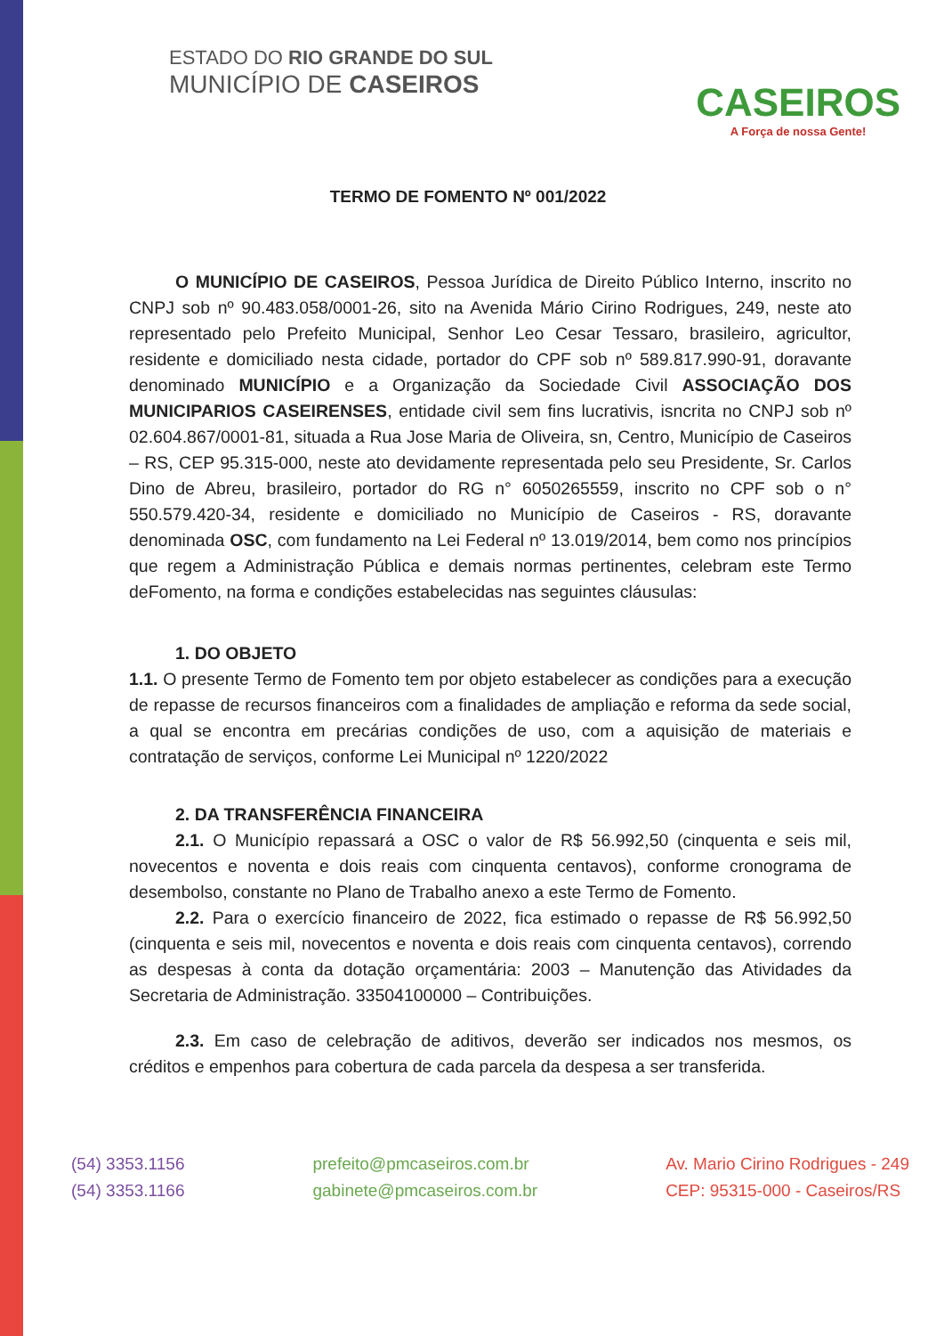ESTADO DO RIO GRANDE DO SUL
MUNICÍPIO DE CASEIROS
CASEIROS
A Força de nossa Gente!
TERMO DE FOMENTO Nº 001/2022
O MUNICÍPIO DE CASEIROS, Pessoa Jurídica de Direito Público Interno, inscrito no CNPJ sob nº 90.483.058/0001-26, sito na Avenida Mário Cirino Rodrigues, 249, neste ato representado pelo Prefeito Municipal, Senhor Leo Cesar Tessaro, brasileiro, agricultor, residente e domiciliado nesta cidade, portador do CPF sob nº 589.817.990-91, doravante denominado MUNICÍPIO e a Organização da Sociedade Civil ASSOCIAÇÃO DOS MUNICIPARIOS CASEIRENSES, entidade civil sem fins lucrativis, isncrita no CNPJ sob nº 02.604.867/0001-81, situada a Rua Jose Maria de Oliveira, sn, Centro, Município de Caseiros – RS, CEP 95.315-000, neste ato devidamente representada pelo seu Presidente, Sr. Carlos Dino de Abreu, brasileiro, portador do RG n° 6050265559, inscrito no CPF sob o n° 550.579.420-34, residente e domiciliado no Município de Caseiros - RS, doravante denominada OSC, com fundamento na Lei Federal nº 13.019/2014, bem como nos princípios que regem a Administração Pública e demais normas pertinentes, celebram este Termo deFomento, na forma e condições estabelecidas nas seguintes cláusulas:
1. DO OBJETO
1.1. O presente Termo de Fomento tem por objeto estabelecer as condições para a execução de repasse de recursos financeiros com a finalidades de ampliação e reforma da sede social, a qual se encontra em precárias condições de uso, com a aquisição de materiais e contratação de serviços, conforme Lei Municipal nº 1220/2022
2. DA TRANSFERÊNCIA FINANCEIRA
2.1. O Município repassará a OSC o valor de R$ 56.992,50 (cinquenta e seis mil, novecentos e noventa e dois reais com cinquenta centavos), conforme cronograma de desembolso, constante no Plano de Trabalho anexo a este Termo de Fomento.
2.2. Para o exercício financeiro de 2022, fica estimado o repasse de R$ 56.992,50 (cinquenta e seis mil, novecentos e noventa e dois reais com cinquenta centavos), correndo as despesas à conta da dotação orçamentária: 2003 – Manutenção das Atividades da Secretaria de Administração. 33504100000 – Contribuições.
2.3. Em caso de celebração de aditivos, deverão ser indicados nos mesmos, os créditos e empenhos para cobertura de cada parcela da despesa a ser transferida.
(54) 3353.1156
(54) 3353.1166
prefeito@pmcaseiros.com.br
gabinete@pmcaseiros.com.br
Av. Mario Cirino Rodrigues - 249
CEP: 95315-000 - Caseiros/RS